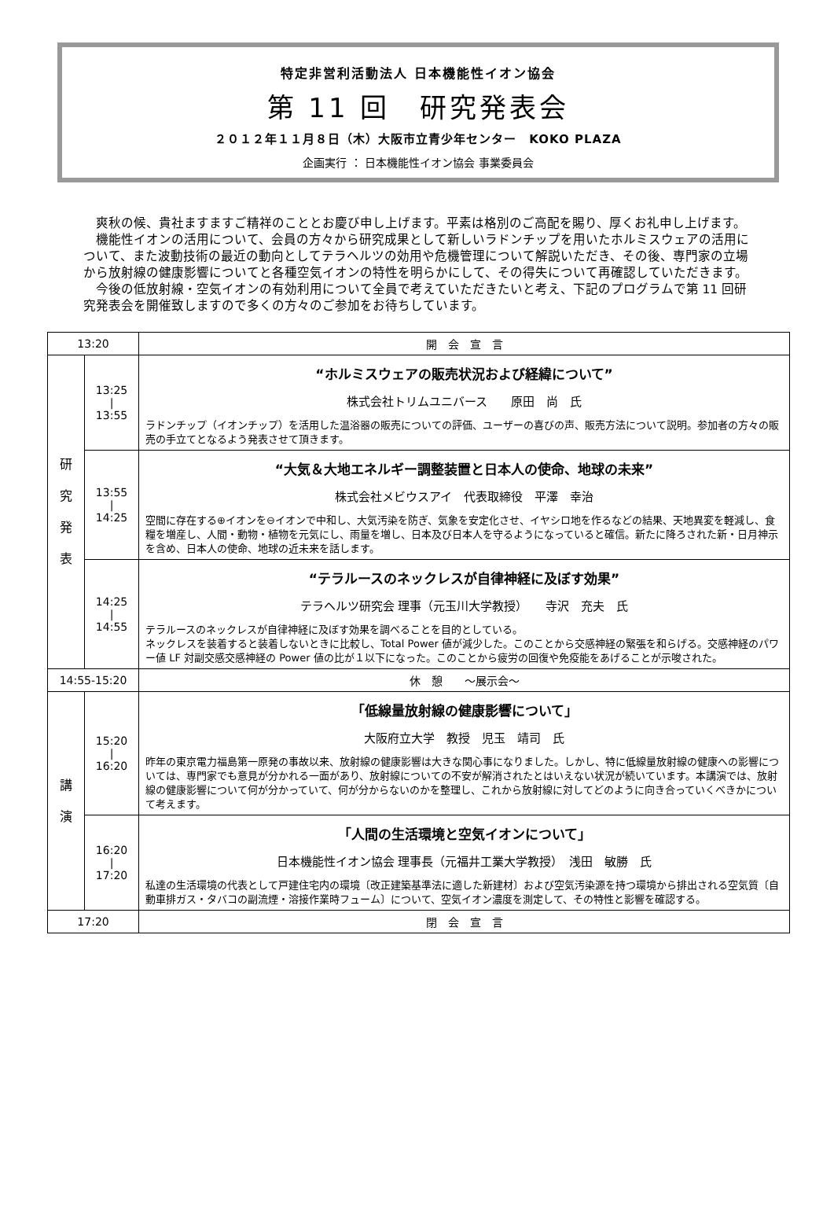特定非営利活動法人 日本機能性イオン協会
第 11 回　研究発表会
２０１２年１１月８日（木）大阪市立青少年センター　KOKO PLAZA
企画実行 ： 日本機能性イオン協会 事業委員会
爽秋の候、貴社ますますご精祥のこととお慶び申し上げます。平素は格別のご高配を賜り、厚くお礼申し上げます。
機能性イオンの活用について、会員の方々から研究成果として新しいラドンチップを用いたホルミスウェアの活用について、また波動技術の最近の動向としてテラヘルツの効用や危機管理について解説いただき、その後、専門家の立場から放射線の健康影響についてと各種空気イオンの特性を明らかにして、その得失について再確認していただきます。
今後の低放射線・空気イオンの有効利用について全員で考えていただきたいと考え、下記のプログラムで第 11 回研究発表会を開催致しますので多くの方々のご参加をお待ちしています。
| 13:20 | | 開 会 宣 言 |
| 研 究 発 表 | 13:25 / 13:55 | “ホルミスウェアの販売状況および経緯について” 株式会社トリムユニバース 原田 尚 氏 ラドンチップ（イオンチップ）を活用した温浴器の販売についての評価、ユーザーの喜びの声、販売方法について説明。参加者の方々の販売の手立てとなるよう発表させて頂きます。 |
| | 13:55 / 14:25 | “大気＆大地エネルギー調整装置と日本人の使命、地球の未来” 株式会社メビウスアイ 代表取締役 平澤 幸治 空間に存在する⊕イオンを⊖イオンで中和し、大気汚染を防ぎ、気象を安定化させ、イヤシロ地を作るなどの結果、天地異変を軽減し、食糧を増産し、人間・動物・植物を元気にし、雨量を増し、日本及び日本人を守るようになっていると確信。新たに降ろされた新・日月神示を含め、日本人の使命、地球の近未来を話します。 |
| | 14:25 / 14:55 | “テラルースのネックレスが自律神経に及ぼす効果” テラヘルツ研究会 理事（元玉川大学教授） 寺沢 充夫 氏 テラルースのネックレスが自律神経に及ぼす効果を調べることを目的としている。 ネックレスを装着すると装着しないときに比較し、Total Power 値が減少した。このことから交感神経の緊張を和らげる。交感神経のパワー値 LF 対副交感交感神経の Power 値の比が１以下になった。このことから疲労の回復や免疫能をあげることが示唆された。 |
| 14:55-15:20 | | 休 憩 ～展示会～ |
| 講 演 | 15:20 / 16:20 | 「低線量放射線の健康影響について」 大阪府立大学 教授 児玉 靖司 氏 昨年の東京電力福島第一原発の事故以来、放射線の健康影響は大きな関心事になりました。しかし、特に低線量放射線の健康への影響については、専門家でも意見が分かれる一面があり、放射線についての不安が解消されたとはいえない状況が続いています。本講演では、放射線の健康影響について何が分かっていて、何が分からないのかを整理し、これから放射線に対してどのように向き合っていくべきかについて考えます。 |
| | 16:20 / 17:20 | 「人間の生活環境と空気イオンについて」 日本機能性イオン協会 理事長（元福井工業大学教授） 浅田 敏勝 氏 私達の生活環境の代表として戸建住宅内の環境〔改正建築基準法に適した新建材〕および空気汚染源を持つ環境から排出される空気質〔自動車排ガス・タバコの副流煙・溶接作業時フューム〕について、空気イオン濃度を測定して、その特性と影響を確認する。 |
| 17:20 | | 閉 会 宣 言 |